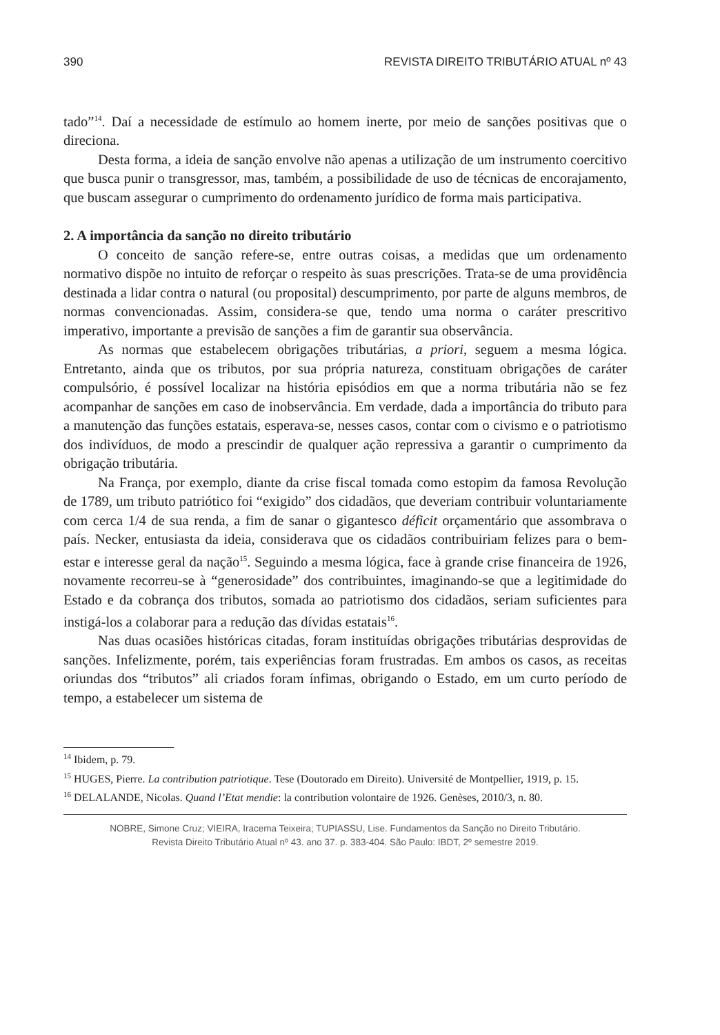390 REVISTA DIREITO TRIBUTÁRIO ATUAL nº 43
tado”<sup>14</sup>. Daí a necessidade de estímulo ao homem inerte, por meio de sanções positivas que o direciona.
Desta forma, a ideia de sanção envolve não apenas a utilização de um instrumento coercitivo que busca punir o transgressor, mas, também, a possibilidade de uso de técnicas de encorajamento, que buscam assegurar o cumprimento do ordenamento jurídico de forma mais participativa.
2. A importância da sanção no direito tributário
O conceito de sanção refere-se, entre outras coisas, a medidas que um ordenamento normativo dispõe no intuito de reforçar o respeito às suas prescrições. Trata-se de uma providência destinada a lidar contra o natural (ou proposital) descumprimento, por parte de alguns membros, de normas convencionadas. Assim, considera-se que, tendo uma norma o caráter prescritivo imperativo, importante a previsão de sanções a fim de garantir sua observância.
As normas que estabelecem obrigações tributárias, a priori, seguem a mesma lógica. Entretanto, ainda que os tributos, por sua própria natureza, constituam obrigações de caráter compulsório, é possível localizar na história episódios em que a norma tributária não se fez acompanhar de sanções em caso de inobservância. Em verdade, dada a importância do tributo para a manutenção das funções estatais, esperava-se, nesses casos, contar com o civismo e o patriotismo dos indivíduos, de modo a prescindir de qualquer ação repressiva a garantir o cumprimento da obrigação tributária.
Na França, por exemplo, diante da crise fiscal tomada como estopim da famosa Revolução de 1789, um tributo patriótico foi “exigido” dos cidadãos, que deveriam contribuir voluntariamente com cerca 1/4 de sua renda, a fim de sanar o gigantesco déficit orçamentário que assombrava o país. Necker, entusiasta da ideia, considerava que os cidadãos contribuiriam felizes para o bem-estar e interesse geral da nação<sup>15</sup>. Seguindo a mesma lógica, face à grande crise financeira de 1926, novamente recorreu-se à “generosidade” dos contribuintes, imaginando-se que a legitimidade do Estado e da cobrança dos tributos, somada ao patriotismo dos cidadãos, seriam suficientes para instigá-los a colaborar para a redução das dívidas estatais<sup>16</sup>.
Nas duas ocasiões históricas citadas, foram instituídas obrigações tributárias desprovidas de sanções. Infelizmente, porém, tais experiências foram frustradas. Em ambos os casos, as receitas oriundas dos “tributos” ali criados foram ínfimas, obrigando o Estado, em um curto período de tempo, a estabelecer um sistema de
<sup>14</sup> Ibidem, p. 79.
<sup>15</sup> HUGES, Pierre. La contribution patriotique. Tese (Doutorado em Direito). Université de Montpellier, 1919, p. 15.
<sup>16</sup> DELALANDE, Nicolas. Quand l’Etat mendie: la contribution volontaire de 1926. Genèses, 2010/3, n. 80.
NOBRE, Simone Cruz; VIEIRA, Iracema Teixeira; TUPIASSU, Lise. Fundamentos da Sanção no Direito Tributário.
Revista Direito Tributário Atual nº 43. ano 37. p. 383-404. São Paulo: IBDT, 2º semestre 2019.